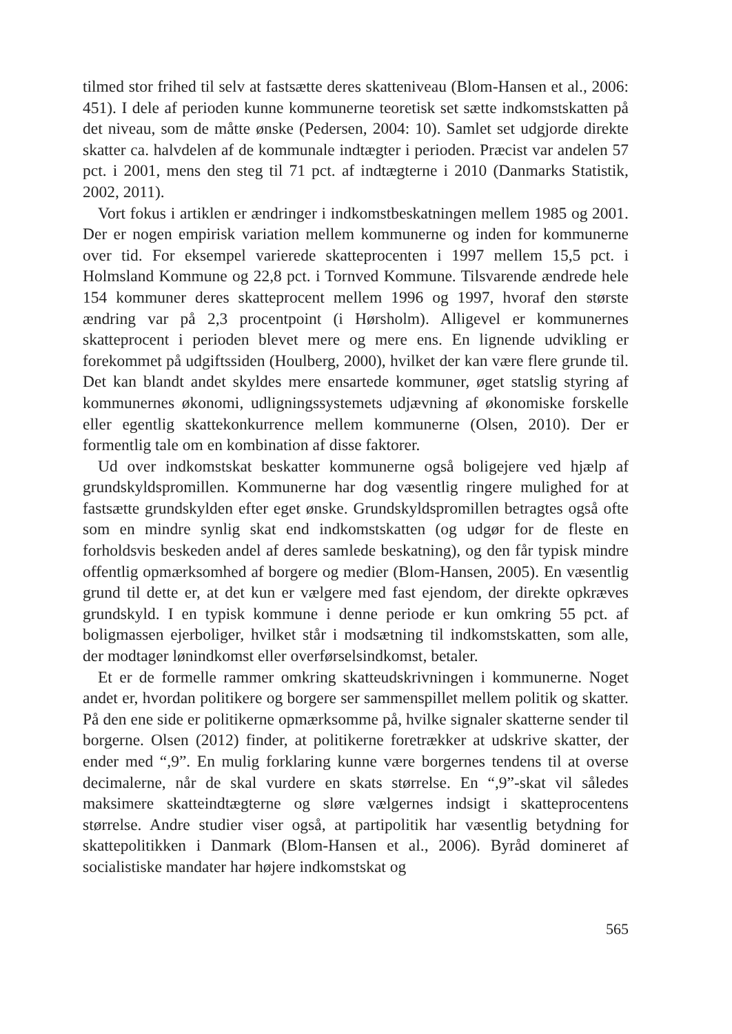tilmed stor frihed til selv at fastsætte deres skatteniveau (Blom-Hansen et al., 2006: 451). I dele af perioden kunne kommunerne teoretisk set sætte indkomstskatten på det niveau, som de måtte ønske (Pedersen, 2004: 10). Samlet set udgjorde direkte skatter ca. halvdelen af de kommunale indtægter i perioden. Præcist var andelen 57 pct. i 2001, mens den steg til 71 pct. af indtægterne i 2010 (Danmarks Statistik, 2002, 2011).
Vort fokus i artiklen er ændringer i indkomstbeskatningen mellem 1985 og 2001. Der er nogen empirisk variation mellem kommunerne og inden for kommunerne over tid. For eksempel varierede skatteprocenten i 1997 mellem 15,5 pct. i Holmsland Kommune og 22,8 pct. i Tornved Kommune. Tilsvarende ændrede hele 154 kommuner deres skatteprocent mellem 1996 og 1997, hvoraf den største ændring var på 2,3 procentpoint (i Hørsholm). Alligevel er kommunernes skatteprocent i perioden blevet mere og mere ens. En lignende udvikling er forekommet på udgiftssiden (Houlberg, 2000), hvilket der kan være flere grunde til. Det kan blandt andet skyldes mere ensartede kommuner, øget statslig styring af kommunernes økonomi, udligningssystemets udjævning af økonomiske forskelle eller egentlig skattekonkurrence mellem kommunerne (Olsen, 2010). Der er formentlig tale om en kombination af disse faktorer.
Ud over indkomstskat beskatter kommunerne også boligejere ved hjælp af grundskyldspromillen. Kommunerne har dog væsentlig ringere mulighed for at fastsætte grundskylden efter eget ønske. Grundskyldspromillen betragtes også ofte som en mindre synlig skat end indkomstskatten (og udgør for de fleste en forholdsvis beskeden andel af deres samlede beskatning), og den får typisk mindre offentlig opmærksomhed af borgere og medier (Blom-Hansen, 2005). En væsentlig grund til dette er, at det kun er vælgere med fast ejendom, der direkte opkræves grundskyld. I en typisk kommune i denne periode er kun omkring 55 pct. af boligmassen ejerboliger, hvilket står i modsætning til indkomstskatten, som alle, der modtager lønindkomst eller overførselsindkomst, betaler.
Et er de formelle rammer omkring skatteudskrivningen i kommunerne. Noget andet er, hvordan politikere og borgere ser sammenspillet mellem politik og skatter. På den ene side er politikerne opmærksomme på, hvilke signaler skatterne sender til borgerne. Olsen (2012) finder, at politikerne foretrækker at udskrive skatter, der ender med “,9”. En mulig forklaring kunne være borgernes tendens til at overse decimalerne, når de skal vurdere en skats størrelse. En “,9”-skat vil således maksimere skatteindtægterne og sløre vælgernes indsigt i skatteprocentens størrelse. Andre studier viser også, at partipolitik har væsentlig betydning for skattepolitikken i Danmark (Blom-Hansen et al., 2006). Byråd domineret af socialistiske mandater har højere indkomstskat og
565